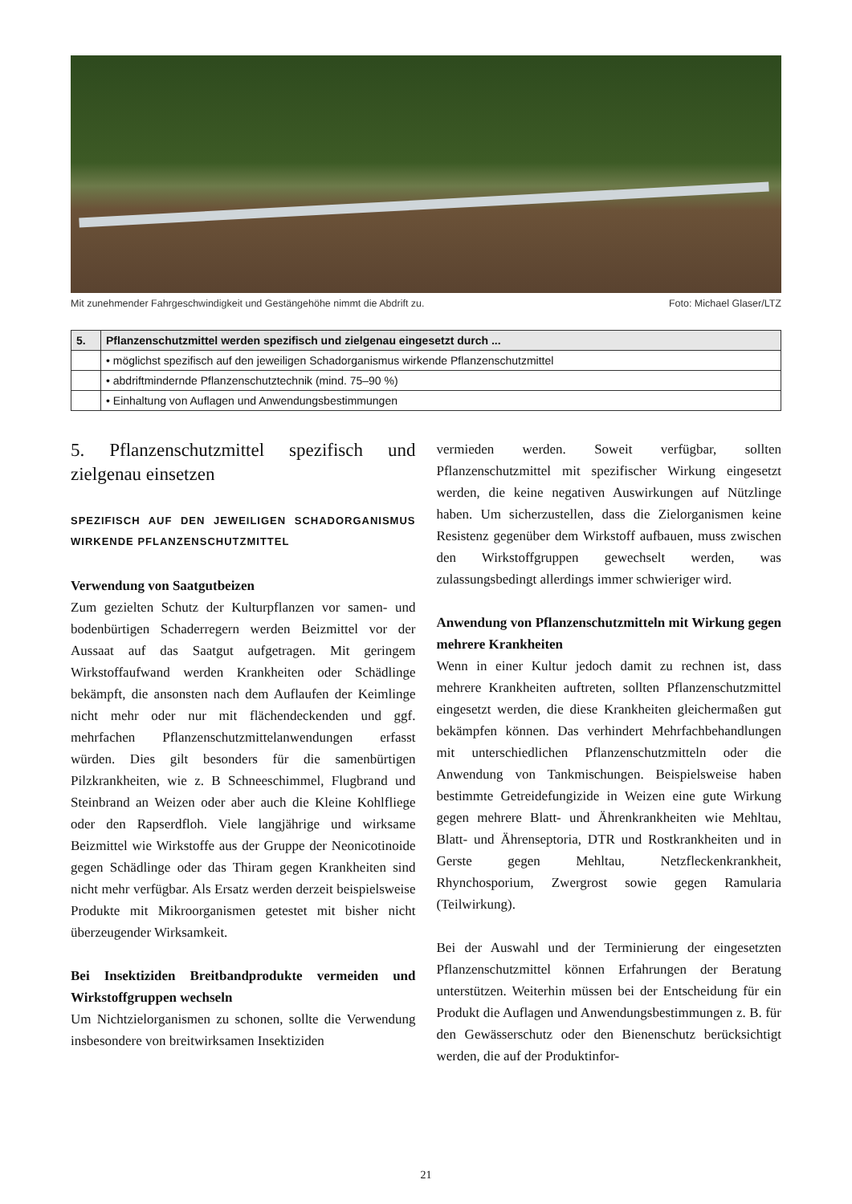Mit zunehmender Fahrgeschwindigkeit und Gestängehöhe nimmt die Abdrift zu. Foto: Michael Glaser/LTZ
| 5. | Pflanzenschutzmittel werden spezifisch und zielgenau eingesetzt durch ... |
| --- | --- |
| | • möglichst spezifisch auf den jeweiligen Schadorganismus wirkende Pflanzenschutzmittel |
| | • abdriftmindernde Pflanzenschutztechnik (mind. 75–90 %) |
| | • Einhaltung von Auflagen und Anwendungsbestimmungen |
5. Pflanzenschutzmittel spezifisch und zielgenau einsetzen
SPEZIFISCH AUF DEN JEWEILIGEN SCHADORGANISMUS WIRKENDE PFLANZENSCHUTZMITTEL
Verwendung von Saatgutbeizen
Zum gezielten Schutz der Kulturpflanzen vor samen- und bodenbürtigen Schaderregern werden Beizmittel vor der Aussaat auf das Saatgut aufgetragen. Mit geringem Wirkstoffaufwand werden Krankheiten oder Schädlinge bekämpft, die ansonsten nach dem Auflaufen der Keimlinge nicht mehr oder nur mit flächendeckenden und ggf. mehrfachen Pflanzenschutzmittelanwendungen erfasst würden. Dies gilt besonders für die samenbürtigen Pilzkrankheiten, wie z. B Schneeschimmel, Flugbrand und Steinbrand an Weizen oder aber auch die Kleine Kohlfliege oder den Rapserdfloh. Viele langjährige und wirksame Beizmittel wie Wirkstoffe aus der Gruppe der Neonicotinoide gegen Schädlinge oder das Thiram gegen Krankheiten sind nicht mehr verfügbar. Als Ersatz werden derzeit beispielsweise Produkte mit Mikroorganismen getestet mit bisher nicht überzeugender Wirksamkeit.
Bei Insektiziden Breitbandprodukte vermeiden und Wirkstoffgruppen wechseln
Um Nichtzielorganismen zu schonen, sollte die Verwendung insbesondere von breitwirksamen Insektiziden
vermieden werden. Soweit verfügbar, sollten Pflanzenschutzmittel mit spezifischer Wirkung eingesetzt werden, die keine negativen Auswirkungen auf Nützlinge haben. Um sicherzustellen, dass die Zielorganismen keine Resistenz gegenüber dem Wirkstoff aufbauen, muss zwischen den Wirkstoffgruppen gewechselt werden, was zulassungsbedingt allerdings immer schwieriger wird.
Anwendung von Pflanzenschutzmitteln mit Wirkung gegen mehrere Krankheiten
Wenn in einer Kultur jedoch damit zu rechnen ist, dass mehrere Krankheiten auftreten, sollten Pflanzenschutzmittel eingesetzt werden, die diese Krankheiten gleichermaßen gut bekämpfen können. Das verhindert Mehrfachbehandlungen mit unterschiedlichen Pflanzenschutzmitteln oder die Anwendung von Tankmischungen. Beispielsweise haben bestimmte Getreidefungizide in Weizen eine gute Wirkung gegen mehrere Blatt- und Ährenkrankheiten wie Mehltau, Blatt- und Ährenseptoria, DTR und Rostkrankheiten und in Gerste gegen Mehltau, Netzfleckenkrankheit, Rhynchosporium, Zwergrost sowie gegen Ramularia (Teilwirkung).
Bei der Auswahl und der Terminierung der eingesetzten Pflanzenschutzmittel können Erfahrungen der Beratung unterstützen. Weiterhin müssen bei der Entscheidung für ein Produkt die Auflagen und Anwendungsbestimmungen z. B. für den Gewässerschutz oder den Bienenschutz berücksichtigt werden, die auf der Produktinfor-
21